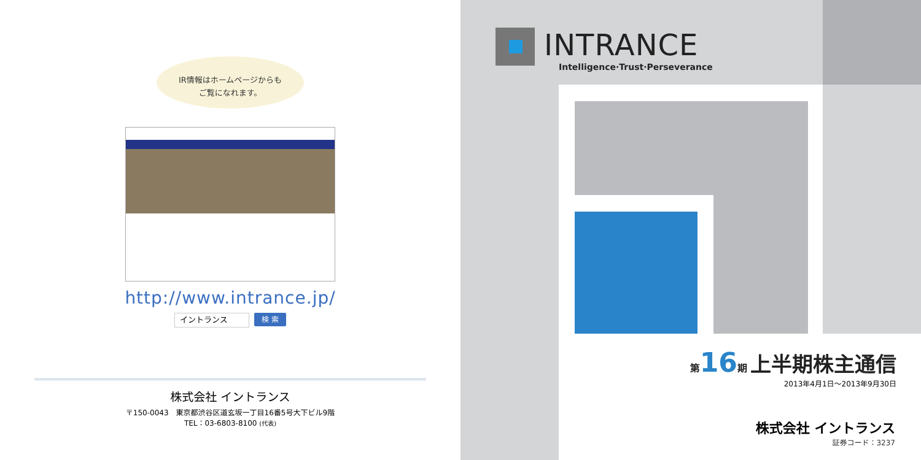IR情報はホームページからも
ご覧になれます。
http://www.intrance.jp/
イントランス 検 索
株式会社 イントランス
〒150-0043　東京都渋谷区道玄坂一丁目16番5号大下ビル9階
TEL：03-6803-8100 (代表)
INTRANCE
Intelligence·Trust·Perseverance
第 16 期 上半期株主通信
2013年4月1日～2013年9月30日
株式会社 イントランス
証券コード：3237